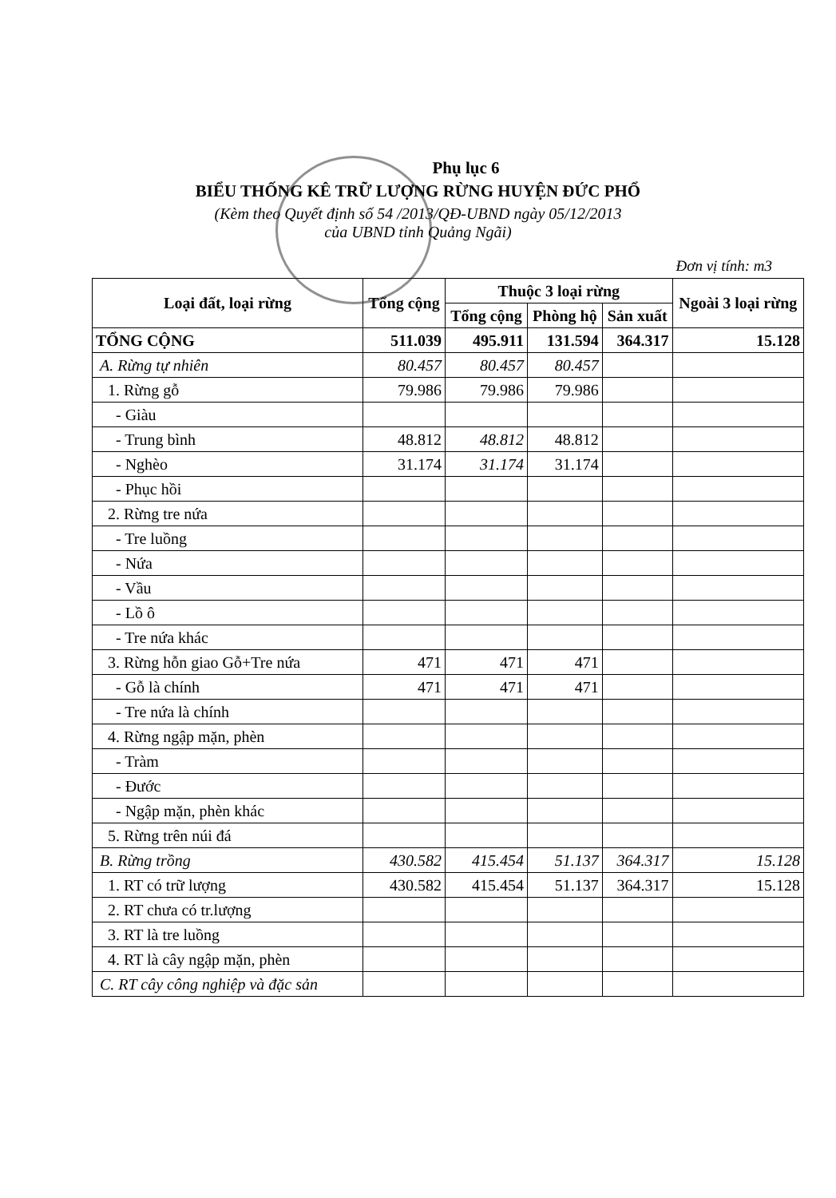Phụ lục 6
BIỂU THỐNG KÊ TRỮ LƯỢNG RỪNG HUYỆN ĐỨC PHỔ
(Kèm theo Quyết định số 54 /2013/QĐ-UBND ngày 05/12/2013
của UBND tỉnh Quảng Ngãi)
Đơn vị tính: m3
| Loại đất, loại rừng | Tổng cộng | Thuộc 3 loại rừng | | | Ngoài 3 loại rừng |
| --- | --- | --- | --- | --- | --- |
| | | Tổng cộng | Phòng hộ | Sản xuất | |
| TỔNG CỘNG | 511.039 | 495.911 | 131.594 | 364.317 | 15.128 |
| A. Rừng tự nhiên | 80.457 | 80.457 | 80.457 | | |
| 1. Rừng gỗ | 79.986 | 79.986 | 79.986 | | |
| - Giàu | | | | | |
| - Trung bình | 48.812 | 48.812 | 48.812 | | |
| - Nghèo | 31.174 | 31.174 | 31.174 | | |
| - Phục hồi | | | | | |
| 2. Rừng tre nứa | | | | | |
| - Tre luồng | | | | | |
| - Nứa | | | | | |
| - Vầu | | | | | |
| - Lồ ô | | | | | |
| - Tre nứa khác | | | | | |
| 3. Rừng hỗn giao Gỗ+Tre nứa | 471 | 471 | 471 | | |
| - Gỗ là chính | 471 | 471 | 471 | | |
| - Tre nứa là chính | | | | | |
| 4. Rừng ngập mặn, phèn | | | | | |
| - Tràm | | | | | |
| - Đước | | | | | |
| - Ngập mặn, phèn khác | | | | | |
| 5. Rừng trên núi đá | | | | | |
| B. Rừng trồng | 430.582 | 415.454 | 51.137 | 364.317 | 15.128 |
| 1. RT có trữ lượng | 430.582 | 415.454 | 51.137 | 364.317 | 15.128 |
| 2. RT chưa có tr.lượng | | | | | |
| 3. RT là tre luồng | | | | | |
| 4. RT là cây ngập mặn, phèn | | | | | |
| C. RT cây công nghiệp và đặc sản | | | | | |